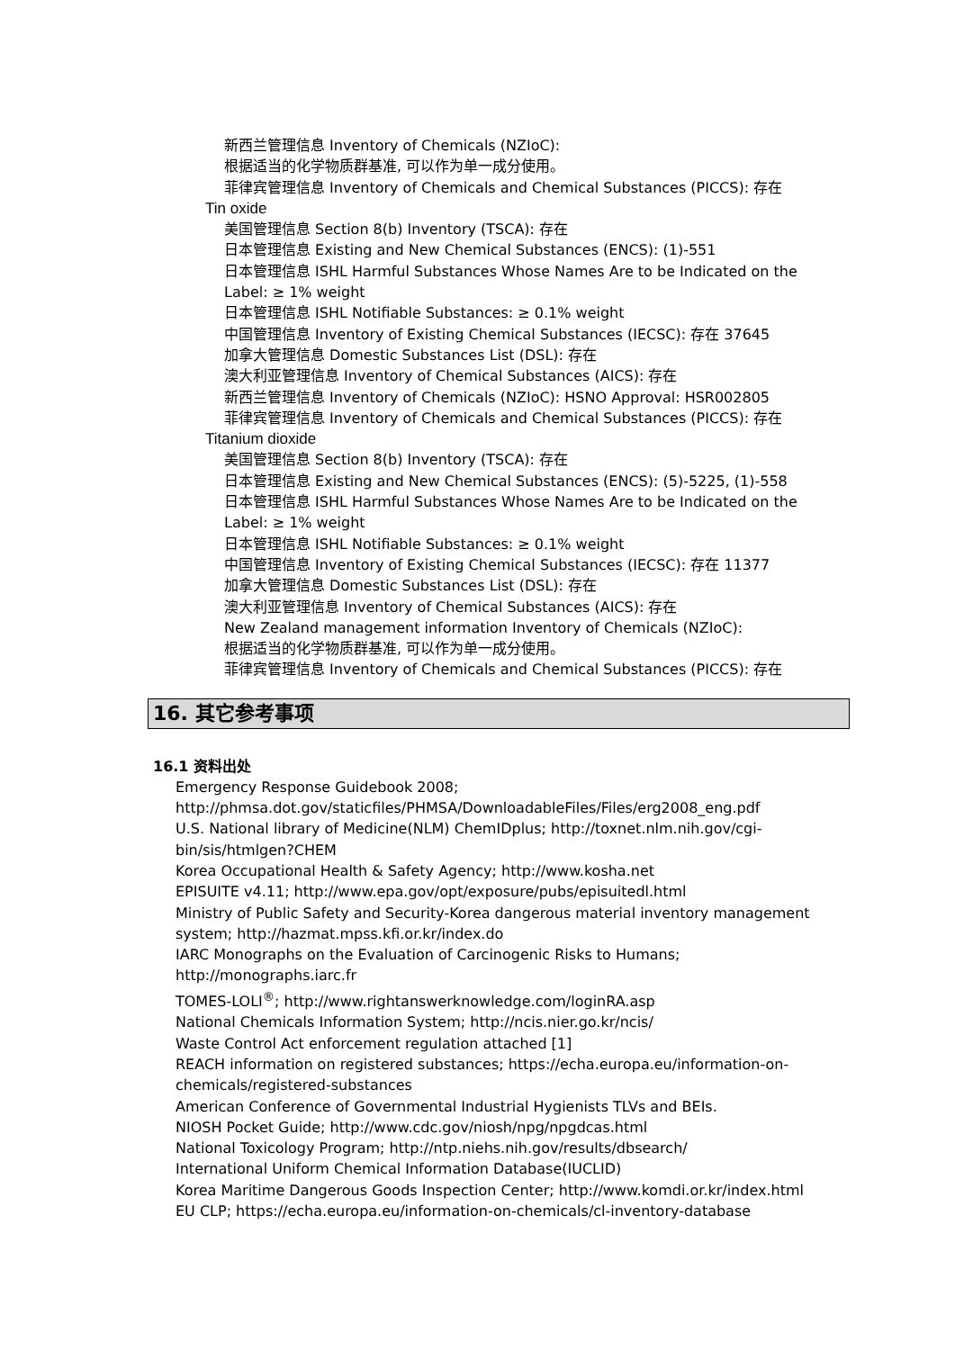新西兰管理信息 Inventory of Chemicals (NZIoC):
根据适当的化学物质群基准, 可以作为单一成分使用。
菲律宾管理信息 Inventory of Chemicals and Chemical Substances (PICCS): 存在
Tin oxide
美国管理信息 Section 8(b) Inventory (TSCA): 存在
日本管理信息 Existing and New Chemical Substances (ENCS): (1)-551
日本管理信息 ISHL Harmful Substances Whose Names Are to be Indicated on the
Label: ≥ 1% weight
日本管理信息 ISHL Notifiable Substances: ≥ 0.1% weight
中国管理信息 Inventory of Existing Chemical Substances (IECSC): 存在 37645
加拿大管理信息 Domestic Substances List (DSL): 存在
澳大利亚管理信息 Inventory of Chemical Substances (AICS): 存在
新西兰管理信息 Inventory of Chemicals (NZIoC): HSNO Approval: HSR002805
菲律宾管理信息 Inventory of Chemicals and Chemical Substances (PICCS): 存在
Titanium dioxide
美国管理信息 Section 8(b) Inventory (TSCA): 存在
日本管理信息 Existing and New Chemical Substances (ENCS): (5)-5225, (1)-558
日本管理信息 ISHL Harmful Substances Whose Names Are to be Indicated on the
Label: ≥ 1% weight
日本管理信息 ISHL Notifiable Substances: ≥ 0.1% weight
中国管理信息 Inventory of Existing Chemical Substances (IECSC): 存在 11377
加拿大管理信息 Domestic Substances List (DSL): 存在
澳大利亚管理信息 Inventory of Chemical Substances (AICS): 存在
New Zealand management information Inventory of Chemicals (NZIoC):
根据适当的化学物质群基准, 可以作为单一成分使用。
菲律宾管理信息 Inventory of Chemicals and Chemical Substances (PICCS): 存在
16. 其它参考事项
16.1 资料出处
Emergency Response Guidebook 2008;
http://phmsa.dot.gov/staticfiles/PHMSA/DownloadableFiles/Files/erg2008_eng.pdf
U.S. National library of Medicine(NLM) ChemIDplus; http://toxnet.nlm.nih.gov/cgi-
bin/sis/htmlgen?CHEM
Korea Occupational Health & Safety Agency; http://www.kosha.net
EPISUITE v4.11; http://www.epa.gov/opt/exposure/pubs/episuitedl.html
Ministry of Public Safety and Security-Korea dangerous material inventory management
system; http://hazmat.mpss.kfi.or.kr/index.do
IARC Monographs on the Evaluation of Carcinogenic Risks to Humans;
http://monographs.iarc.fr
TOMES-LOLI<sup>®</sup>; http://www.rightanswerknowledge.com/loginRA.asp
National Chemicals Information System; http://ncis.nier.go.kr/ncis/
Waste Control Act enforcement regulation attached [1]
REACH information on registered substances; https://echa.europa.eu/information-on-
chemicals/registered-substances
American Conference of Governmental Industrial Hygienists TLVs and BEIs.
NIOSH Pocket Guide; http://www.cdc.gov/niosh/npg/npgdcas.html
National Toxicology Program; http://ntp.niehs.nih.gov/results/dbsearch/
International Uniform Chemical Information Database(IUCLID)
Korea Maritime Dangerous Goods Inspection Center; http://www.komdi.or.kr/index.html
EU CLP; https://echa.europa.eu/information-on-chemicals/cl-inventory-database